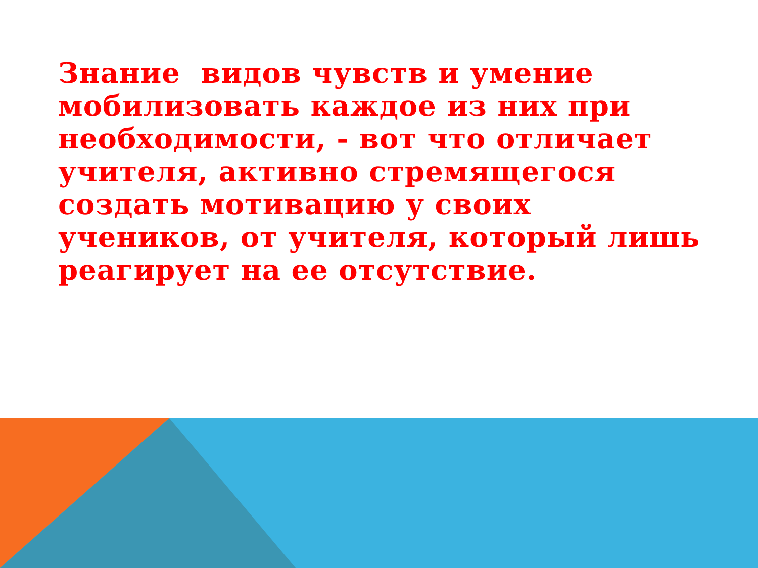Знание видов чувств и умение мобилизовать каждое из них при необходимости, - вот что отличает учителя, активно стремящегося создать мотивацию у своих учеников, от учителя, который лишь реагирует на ее отсутствие.